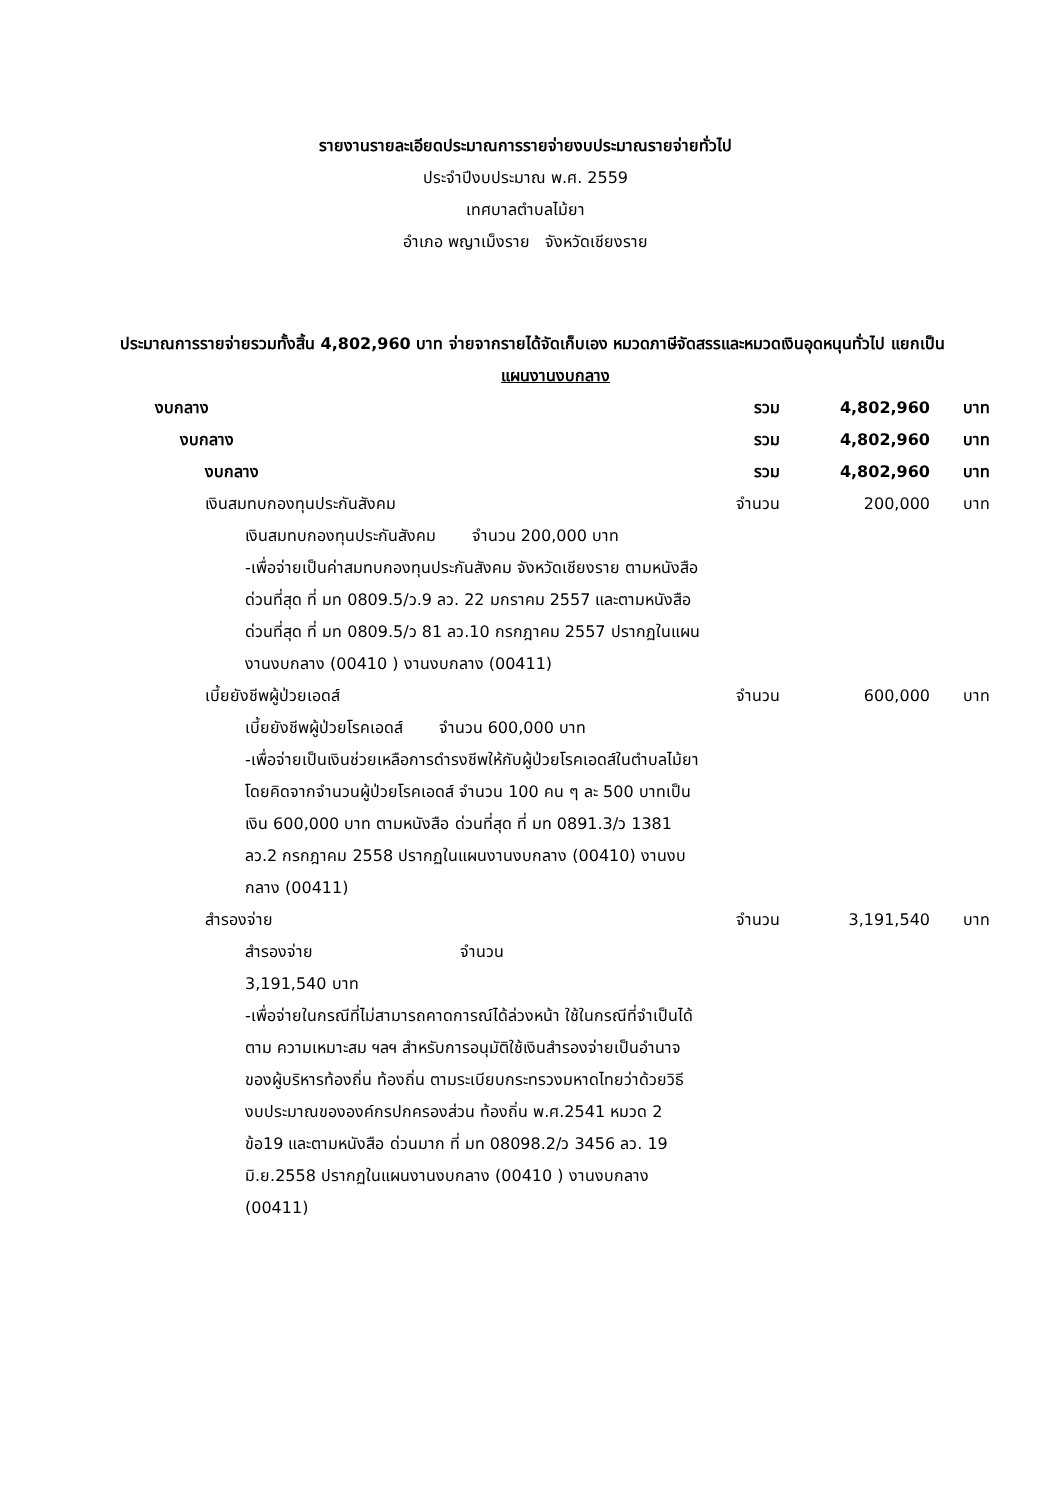รายงานรายละเอียดประมาณการรายจ่ายงบประมาณรายจ่ายทั่วไป
ประจำปีงบประมาณ พ.ศ. 2559
เทศบาลตำบลไม้ยา
อำเภอ พญาเม็งราย จังหวัดเชียงราย
ประมาณการรายจ่ายรวมทั้งสิ้น 4,802,960 บาท จ่ายจากรายได้จัดเก็บเอง หมวดภาษีจัดสรรและหมวดเงินอุดหนุนทั่วไป แยกเป็น
แผนงานงบกลาง
| งบกลาง | รวม | 4,802,960 | บาท |
| งบกลาง | รวม | 4,802,960 | บาท |
| งบกลาง | รวม | 4,802,960 | บาท |
| เงินสมทบกองทุนประกันสังคม | จำนวน | 200,000 | บาท |
| เงินสมทบกองทุนประกันสังคม จำนวน 200,000 บาท -เพื่อจ่ายเป็นค่าสมทบกองทุนประกันสังคม จังหวัดเชียงราย ตามหนังสือด่วนที่สุด ที่ มท 0809.5/ว.9 ลว. 22 มกราคม 2557 และตามหนังสือ ด่วนที่สุด ที่ มท 0809.5/ว 81 ลว.10 กรกฎาคม 2557 ปรากฏในแผนงานงบกลาง (00410 ) งานงบกลาง (00411) | | | |
| เบี้ยยังชีพผู้ป่วยเอดส์ | จำนวน | 600,000 | บาท |
| เบี้ยยังชีพผู้ป่วยโรคเอดส์ จำนวน 600,000 บาท -เพื่อจ่ายเป็นเงินช่วยเหลือการดำรงชีพให้กับผู้ป่วยโรคเอดส์ในตำบลไม้ยา โดยคิดจากจำนวนผู้ป่วยโรคเอดส์ จำนวน 100 คน ๆ ละ 500 บาทเป็นเงิน 600,000 บาท ตามหนังสือ ด่วนที่สุด ที่ มท 0891.3/ว 1381 ลว.2 กรกฎาคม 2558 ปรากฏในแผนงานงบกลาง (00410) งานงบกลาง (00411) | | | |
| สำรองจ่าย | จำนวน | 3,191,540 | บาท |
| สำรองจ่าย จำนวน 3,191,540 บาท -เพื่อจ่ายในกรณีที่ไม่สามารถคาดการณ์ได้ล่วงหน้า ใช้ในกรณีที่จำเป็นได้ตาม ความเหมาะสม ฯลฯ สำหรับการอนุมัติใช้เงินสำรองจ่ายเป็นอำนาจของผู้บริหารท้องถิ่น ท้องถิ่น ตามระเบียบกระทรวงมหาดไทยว่าด้วยวิธีงบประมาณขององค์กรปกครองส่วน ท้องถิ่น พ.ศ.2541 หมวด 2 ข้อ19 และตามหนังสือ ด่วนมาก ที่ มท 08098.2/ว 3456 ลว. 19 มิ.ย.2558 ปรากฏในแผนงานงบกลาง (00410 ) งานงบกลาง (00411) | | | |